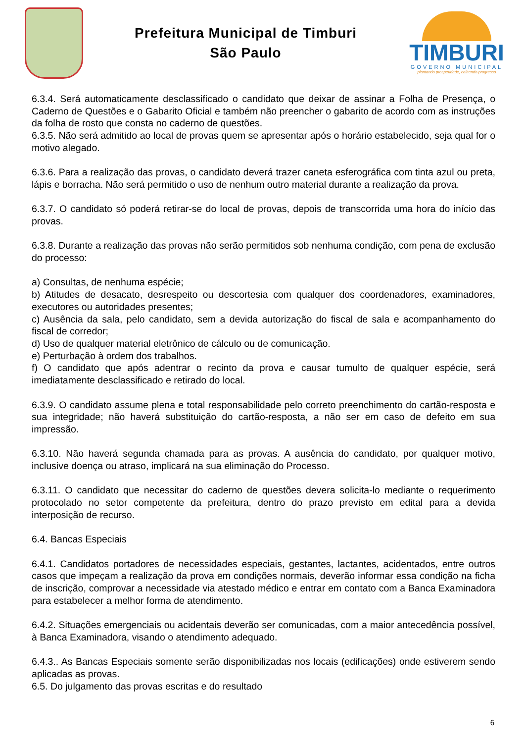Prefeitura Municipal de Timburi
São Paulo
TIMBURI
GOVERNO MUNICIPAL
plantando prosperidade, colhendo progresso
6.3.4. Será automaticamente desclassificado o candidato que deixar de assinar a Folha de Presença, o Caderno de Questões e o Gabarito Oficial e também não preencher o gabarito de acordo com as instruções da folha de rosto que consta no caderno de questões.
6.3.5. Não será admitido ao local de provas quem se apresentar após o horário estabelecido, seja qual for o motivo alegado.
6.3.6. Para a realização das provas, o candidato deverá trazer caneta esferográfica com tinta azul ou preta, lápis e borracha. Não será permitido o uso de nenhum outro material durante a realização da prova.
6.3.7. O candidato só poderá retirar-se do local de provas, depois de transcorrida uma hora do início das provas.
6.3.8. Durante a realização das provas não serão permitidos sob nenhuma condição, com pena de exclusão do processo:
a) Consultas, de nenhuma espécie;
b) Atitudes de desacato, desrespeito ou descortesia com qualquer dos coordenadores, examinadores, executores ou autoridades presentes;
c) Ausência da sala, pelo candidato, sem a devida autorização do fiscal de sala e acompanhamento do fiscal de corredor;
d) Uso de qualquer material eletrônico de cálculo ou de comunicação.
e) Perturbação à ordem dos trabalhos.
f) O candidato que após adentrar o recinto da prova e causar tumulto de qualquer espécie, será imediatamente desclassificado e retirado do local.
6.3.9. O candidato assume plena e total responsabilidade pelo correto preenchimento do cartão-resposta e sua integridade; não haverá substituição do cartão-resposta, a não ser em caso de defeito em sua impressão.
6.3.10. Não haverá segunda chamada para as provas. A ausência do candidato, por qualquer motivo, inclusive doença ou atraso, implicará na sua eliminação do Processo.
6.3.11. O candidato que necessitar do caderno de questões devera solicita-lo mediante o requerimento protocolado no setor competente da prefeitura, dentro do prazo previsto em edital para a devida interposição de recurso.
6.4. Bancas Especiais
6.4.1. Candidatos portadores de necessidades especiais, gestantes, lactantes, acidentados, entre outros casos que impeçam a realização da prova em condições normais, deverão informar essa condição na ficha de inscrição, comprovar a necessidade via atestado médico e entrar em contato com a Banca Examinadora para estabelecer a melhor forma de atendimento.
6.4.2. Situações emergenciais ou acidentais deverão ser comunicadas, com a maior antecedência possível, à Banca Examinadora, visando o atendimento adequado.
6.4.3.. As Bancas Especiais somente serão disponibilizadas nos locais (edificações) onde estiverem sendo aplicadas as provas.
6.5. Do julgamento das provas escritas e do resultado
6